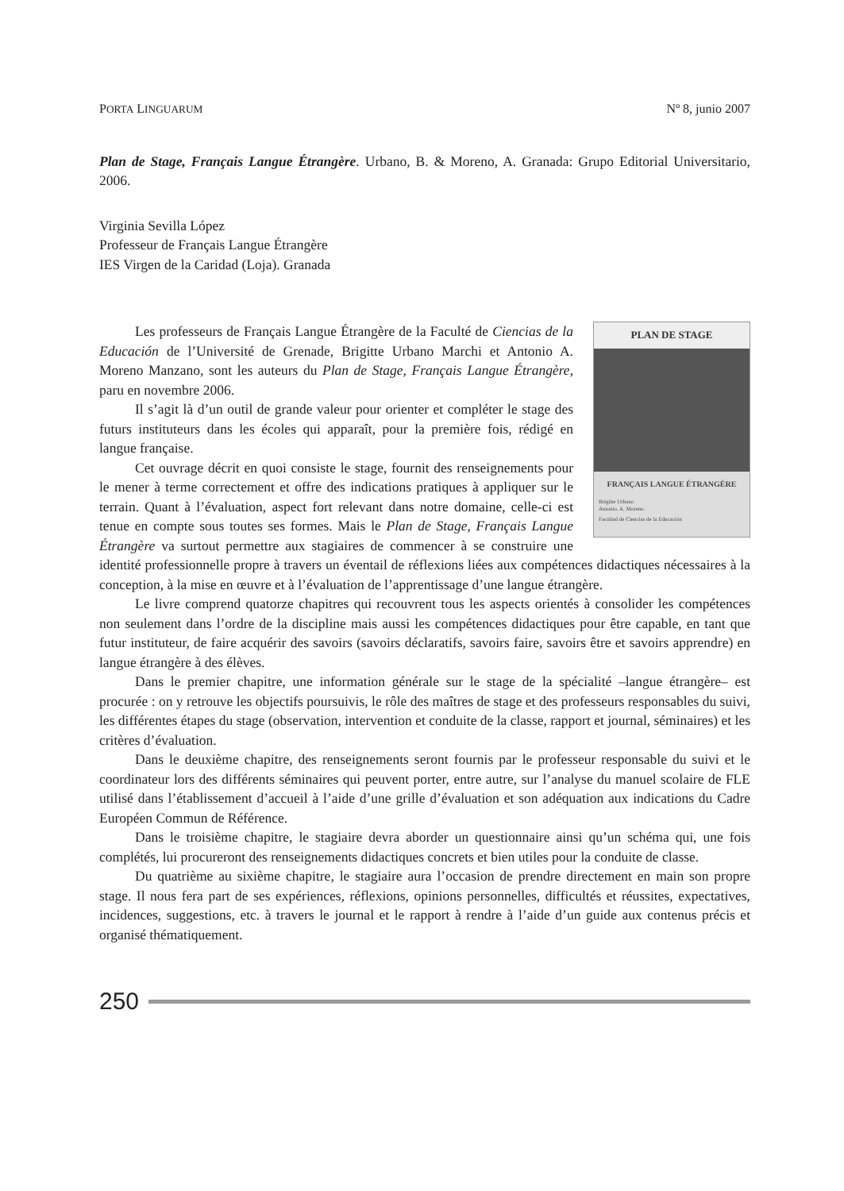PORTA LINGUARUM Nº 8, junio 2007
Plan de Stage, Français Langue Étrangère. Urbano, B. & Moreno, A. Granada: Grupo Editorial Universitario, 2006.
Virginia Sevilla López
Professeur de Français Langue Étrangère
IES Virgen de la Caridad (Loja). Granada
PLAN DE STAGE
FRANÇAIS LANGUE ÉTRANGÈRE
Brigitte Urbano
Antonio. A. Moreno
Facultad de Ciencias de la Educación
Les professeurs de Français Langue Étrangère de la Faculté de Ciencias de la Educación de l’Université de Grenade, Brigitte Urbano Marchi et Antonio A. Moreno Manzano, sont les auteurs du Plan de Stage, Français Langue Étrangère, paru en novembre 2006.
Il s’agit là d’un outil de grande valeur pour orienter et compléter le stage des futurs instituteurs dans les écoles qui apparaît, pour la première fois, rédigé en langue française.
Cet ouvrage décrit en quoi consiste le stage, fournit des renseignements pour le mener à terme correctement et offre des indications pratiques à appliquer sur le terrain. Quant à l’évaluation, aspect fort relevant dans notre domaine, celle-ci est tenue en compte sous toutes ses formes. Mais le Plan de Stage, Français Langue Étrangère va surtout permettre aux stagiaires de commencer à se construire une identité professionnelle propre à travers un éventail de réflexions liées aux compétences didactiques nécessaires à la conception, à la mise en œuvre et à l’évaluation de l’apprentissage d’une langue étrangère.
Le livre comprend quatorze chapitres qui recouvrent tous les aspects orientés à consolider les compétences non seulement dans l’ordre de la discipline mais aussi les compétences didactiques pour être capable, en tant que futur instituteur, de faire acquérir des savoirs (savoirs déclaratifs, savoirs faire, savoirs être et savoirs apprendre) en langue étrangère à des élèves.
Dans le premier chapitre, une information générale sur le stage de la spécialité –langue étrangère– est procurée : on y retrouve les objectifs poursuivis, le rôle des maîtres de stage et des professeurs responsables du suivi, les différentes étapes du stage (observation, intervention et conduite de la classe, rapport et journal, séminaires) et les critères d’évaluation.
Dans le deuxième chapitre, des renseignements seront fournis par le professeur responsable du suivi et le coordinateur lors des différents séminaires qui peuvent porter, entre autre, sur l’analyse du manuel scolaire de FLE utilisé dans l’établissement d’accueil à l’aide d’une grille d’évaluation et son adéquation aux indications du Cadre Européen Commun de Référence.
Dans le troisième chapitre, le stagiaire devra aborder un questionnaire ainsi qu’un schéma qui, une fois complétés, lui procureront des renseignements didactiques concrets et bien utiles pour la conduite de classe.
Du quatrième au sixième chapitre, le stagiaire aura l’occasion de prendre directement en main son propre stage. Il nous fera part de ses expériences, réflexions, opinions personnelles, difficultés et réussites, expectatives, incidences, suggestions, etc. à travers le journal et le rapport à rendre à l’aide d’un guide aux contenus précis et organisé thématiquement.
250